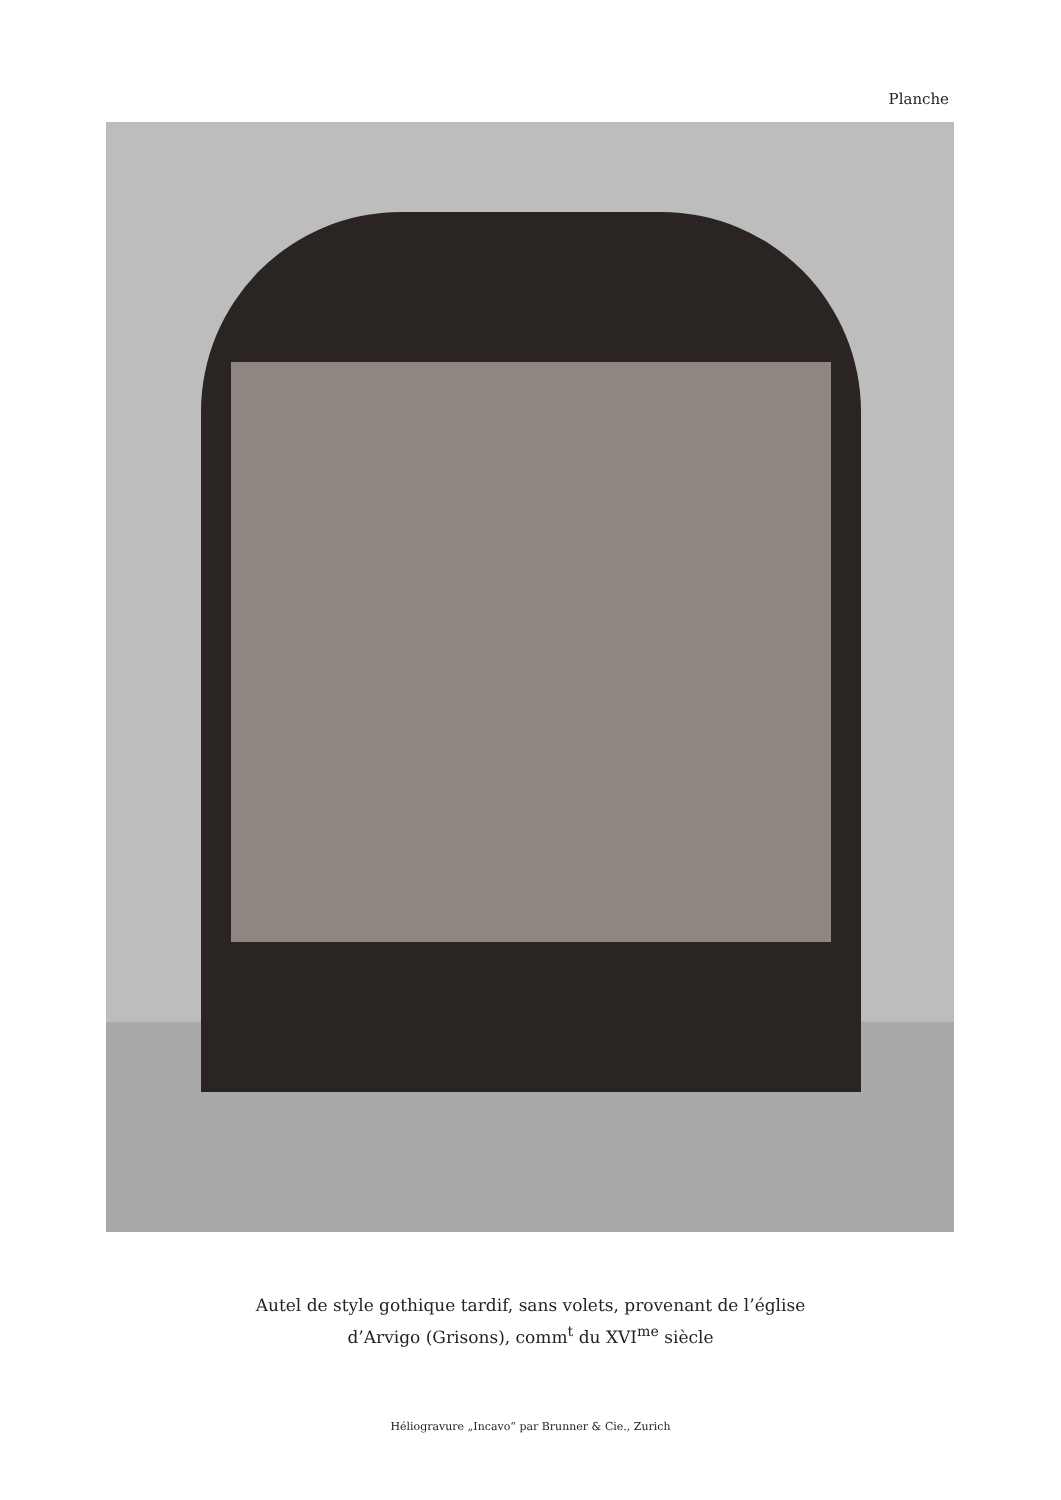Planche
Autel de style gothique tardif, sans volets, provenant de l’église
d’Arvigo (Grisons), comm<sup>t</sup> du XVI<sup>me</sup> siècle
Héliogravure „Incavo“ par Brunner & Cie., Zurich